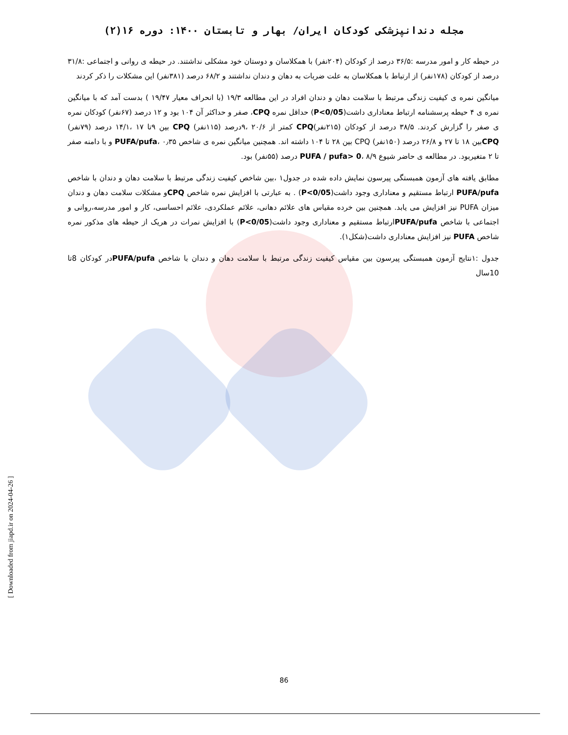مجله دندانپزشکی کودکان ایران/ بهار و تابستان ۱۴۰۰: دوره ۱۶(۲)
در حیطه کار و امور مدرسه :۳۶/۵ درصد از کودکان (۲۰۴نفر) با همکلاسان و دوستان خود مشکلی نداشتند. در حیطه ی روانی و اجتماعی :۳۱/۸ درصد از کودکان (۱۷۸نفر) از ارتباط با همکلاسان به علت ضربات به دهان و دندان نداشتند و ۶۸/۲ درصد (۳۸۱نفر) این مشکلات را ذکر کردند
میانگین نمره ی کیفیت زندگی مرتبط با سلامت دهان و دندان افراد در این مطالعه ۱۹/۳ (با انحراف معیار ۱۹/۴۷ ) بدست آمد که با میانگین نمره ی ۴ حیطه پرسشنامه ارتباط معناداری داشت(P<0/05) حداقل نمره CPQ، صفر و حداکثر آن ۱۰۴ بود و ۱۲ درصد (۶۷نفر) کودکان نمره ی صفر را گزارش کردند. ۳۸/۵ درصد از کودکان (۲۱۵نفر)CPQ کمتر از ۲۰/۶ ،۹درصد (۱۱۵نفر) CPQ بین ۹تا ۱۷ ،۱۴/۱ درصد (۷۹نفر) CPQبین ۱۸ تا ۲۷ و ۲۶/۸ درصد (۱۵۰نفر) CPQ بین ۲۸ تا ۱۰۴ داشته اند. همچنین میانگین نمره ی شاخص PUFA/pufa، ۰٫۳۵ و با دامنه صفر تا ۲ متغیربود. در مطالعه ی حاضر شیوع PUFA / pufa> 0، ۸/۹ درصد (۵۵نفر) بود.
مطابق یافته های آزمون همبستگی پیرسون نمایش داده شده در جدول۱ ،بین شاخص کیفیت زندگی مرتبط با سلامت دهان و دندان با شاخص PUFA/pufa ارتباط مستقیم و معناداری وجود داشت(P<0/05) . به عبارتی با افزایش نمره شاخص CPQو مشکلات سلامت دهان و دندان میزان PUFA نیز افزایش می یابد. همچنین بین خرده مقیاس های علائم دهانی، علائم عملکردی، علائم احساسی، کار و امور مدرسه،روانی و اجتماعی با شاخص PUFA/pufaارتباط مستقیم و معناداری وجود داشت(P<0/05) با افزایش نمرات در هریک از حیطه های مذکور نمره شاخص PUFA نیز افزایش معناداری داشت(شکل۱).
جدول :۱نتایج آزمون همبستگی پیرسون بین مقیاس کیفیت زندگی مرتبط با سلامت دهان و دندان با شاخص PUFA/pufaدر کودکان 8تا 10سال
[ Downloaded from jiapd.ir on 2024-04-26 ]
86